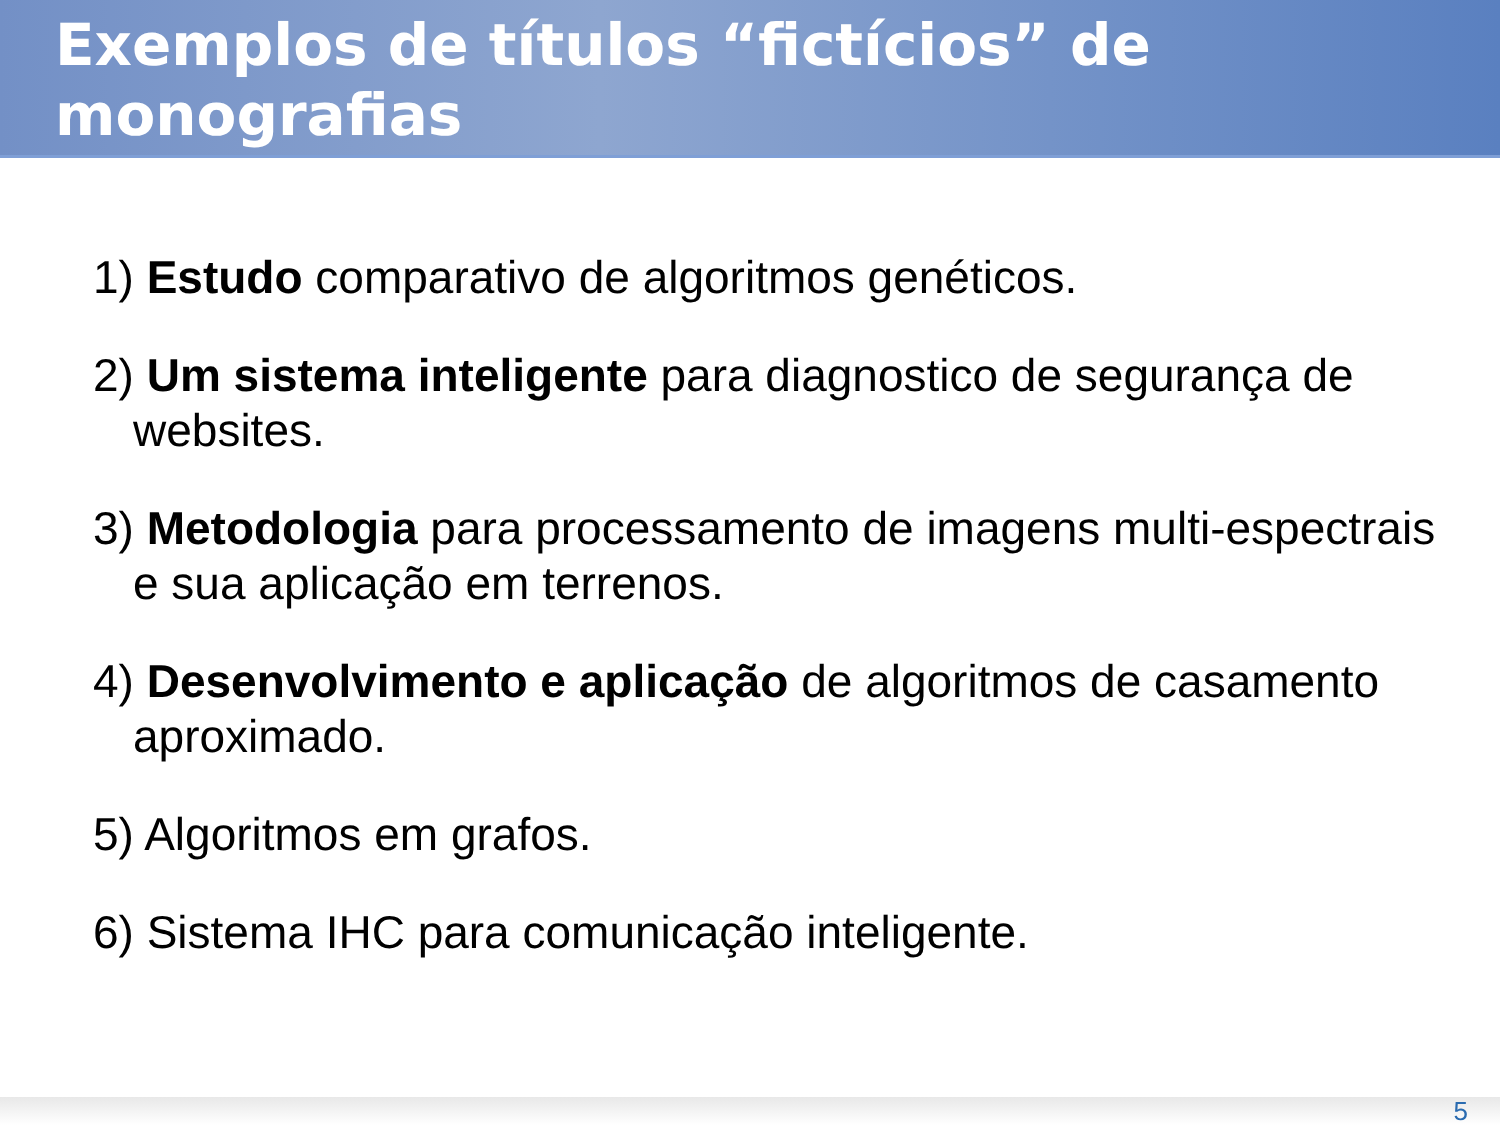Exemplos de títulos “fictícios” de monografias
1) Estudo comparativo de algoritmos genéticos.
2) Um sistema inteligente para diagnostico de segurança de websites.
3) Metodologia para processamento de imagens multi-espectrais e sua aplicação em terrenos.
4) Desenvolvimento e aplicação de algoritmos de casamento aproximado.
5) Algoritmos em grafos.
6) Sistema IHC para comunicação inteligente.
5